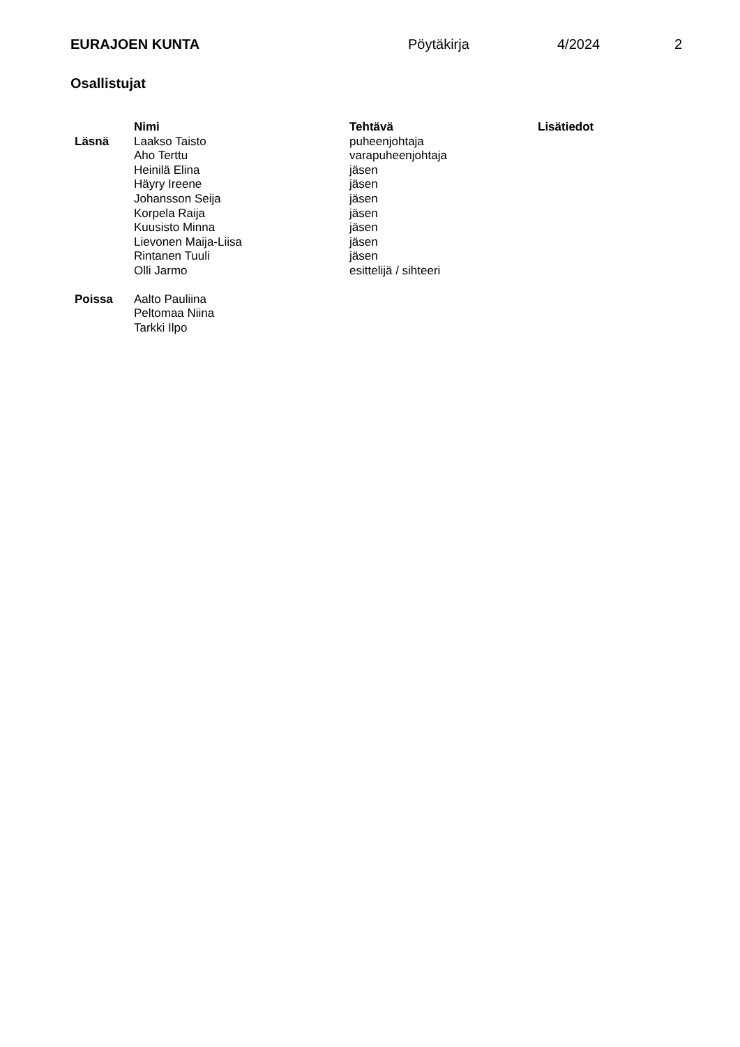EURAJOEN KUNTA Pöytäkirja 4/2024 2
Osallistujat
| | Nimi | Tehtävä | Lisätiedot |
| --- | --- | --- | --- |
| Läsnä | Laakso Taisto | puheenjohtaja | |
| | Aho Terttu | varapuheenjohtaja | |
| | Heinilä Elina | jäsen | |
| | Häyry Ireene | jäsen | |
| | Johansson Seija | jäsen | |
| | Korpela Raija | jäsen | |
| | Kuusisto Minna | jäsen | |
| | Lievonen Maija-Liisa | jäsen | |
| | Rintanen Tuuli | jäsen | |
| | Olli Jarmo | esittelijä / sihteeri | |
| Poissa | Aalto Pauliina | | |
| | Peltomaa Niina | | |
| | Tarkki Ilpo | | |